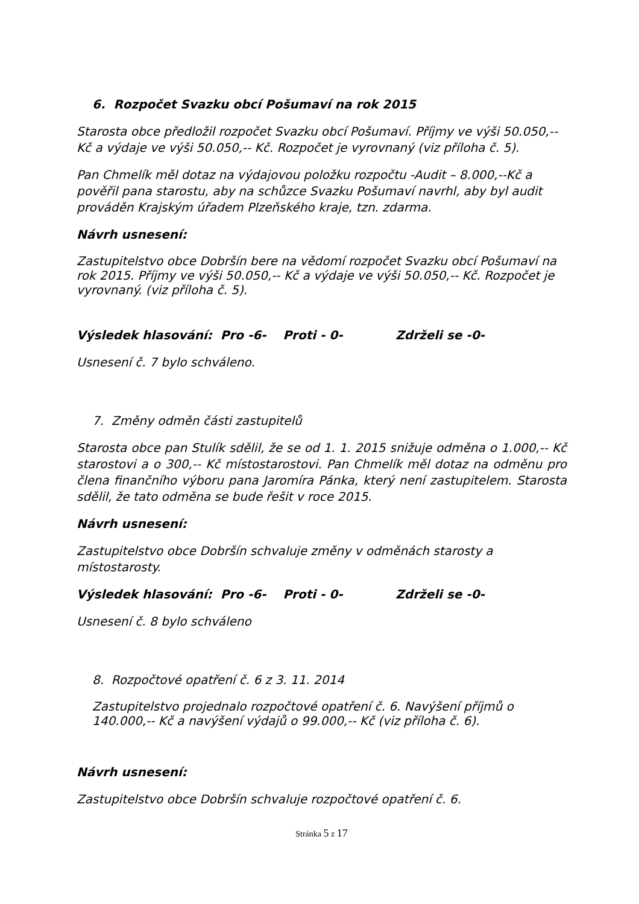6. Rozpočet Svazku obcí Pošumaví na rok 2015
Starosta obce předložil rozpočet Svazku obcí Pošumaví. Příjmy ve výši 50.050,-- Kč a výdaje ve výši 50.050,-- Kč. Rozpočet je vyrovnaný (viz příloha č. 5).
Pan Chmelík měl dotaz na výdajovou položku rozpočtu -Audit – 8.000,--Kč a pověřil pana starostu, aby na schůzce Svazku Pošumaví navrhl, aby byl audit prováděn Krajským úřadem Plzeňského kraje, tzn. zdarma.
Návrh usnesení:
Zastupitelstvo obce Dobršín bere na vědomí rozpočet Svazku obcí Pošumaví na rok 2015. Příjmy ve výši 50.050,-- Kč a výdaje ve výši 50.050,-- Kč. Rozpočet je vyrovnaný. (viz příloha č. 5).
Výsledek hlasování: Pro -6- Proti - 0- Zdrželi se -0-
Usnesení č. 7 bylo schváleno.
7. Změny odměn části zastupitelů
Starosta obce pan Stulík sdělil, že se od 1. 1. 2015 snižuje odměna o 1.000,-- Kč starostovi a o 300,-- Kč místostarostovi. Pan Chmelík měl dotaz na odměnu pro člena finančního výboru pana Jaromíra Pánka, který není zastupitelem. Starosta sdělil, že tato odměna se bude řešit v roce 2015.
Návrh usnesení:
Zastupitelstvo obce Dobršín schvaluje změny v odměnách starosty a místostarosty.
Výsledek hlasování: Pro -6- Proti - 0- Zdrželi se -0-
Usnesení č. 8 bylo schváleno
8. Rozpočtové opatření č. 6 z 3. 11. 2014
Zastupitelstvo projednalo rozpočtové opatření č. 6. Navýšení příjmů o 140.000,-- Kč a navýšení výdajů o 99.000,-- Kč (viz příloha č. 6).
Návrh usnesení:
Zastupitelstvo obce Dobršín schvaluje rozpočtové opatření č. 6.
Stránka 5 z 17